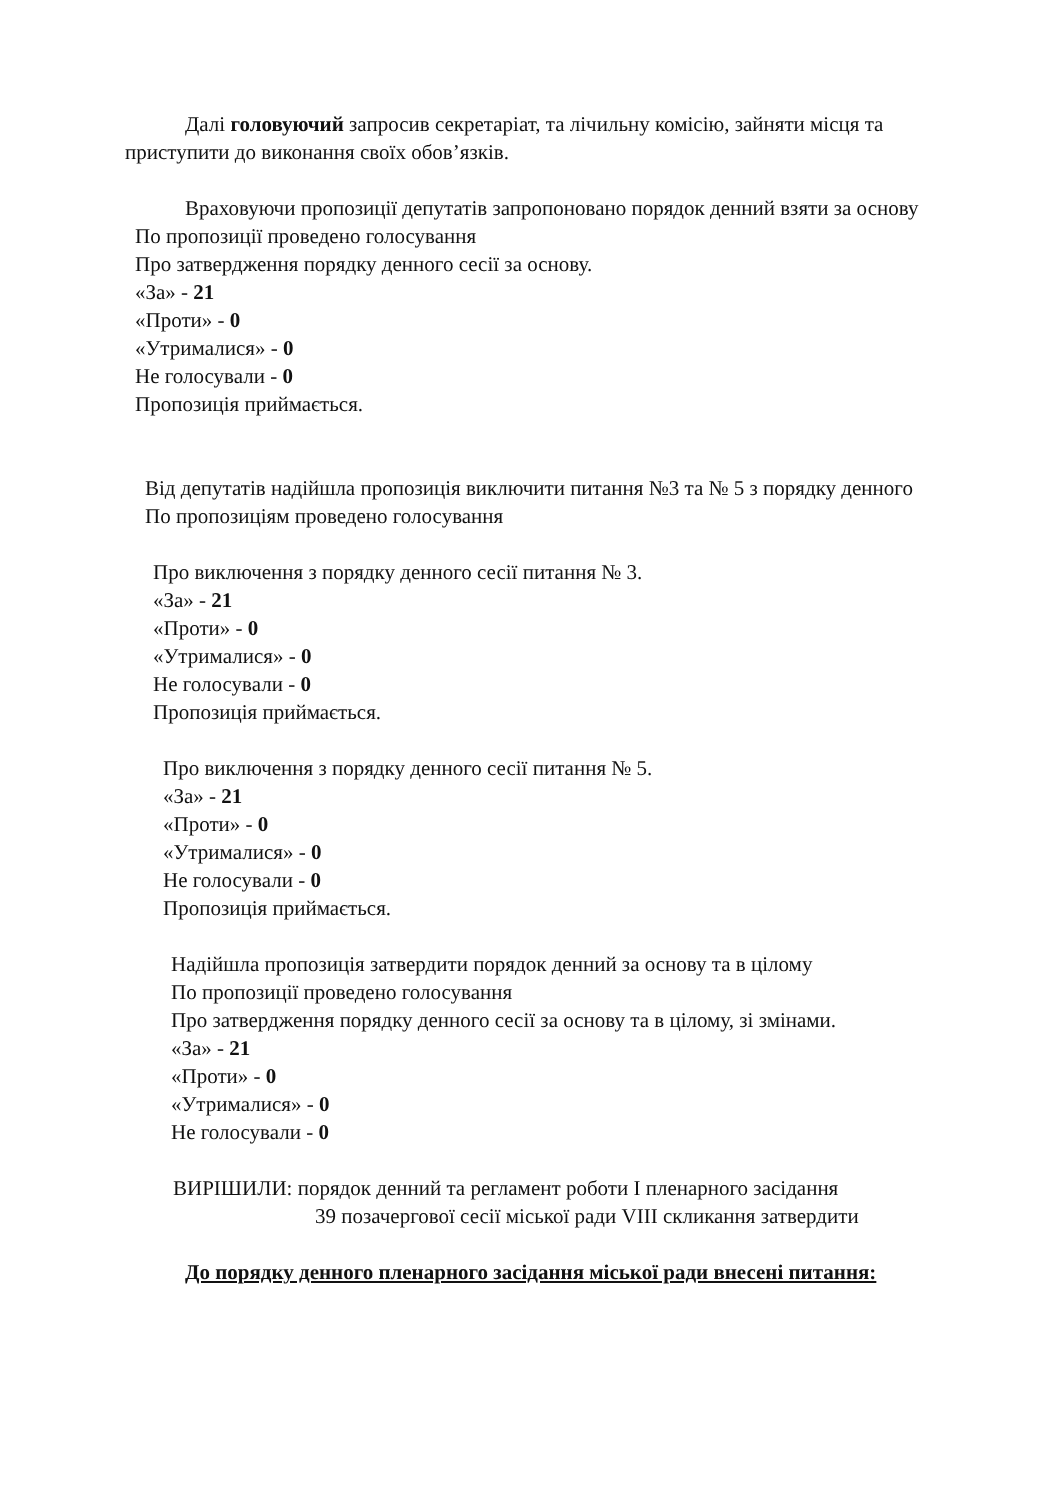Далі головуючий запросив секретаріат, та лічильну комісію, зайняти місця та приступити до виконання своїх обов’язків.
Враховуючи пропозиції депутатів запропоновано порядок денний взяти за основу
По пропозиції проведено голосування
Про затвердження порядку денного сесії за основу.
«За» - 21
«Проти» - 0
«Утрималися» - 0
Не голосували - 0
Пропозиція приймається.
Від депутатів надійшла пропозиція виключити питання №3 та № 5 з порядку денного
По пропозиціям проведено голосування
Про виключення з порядку денного сесії питання № 3.
«За» - 21
«Проти» - 0
«Утрималися» - 0
Не голосували - 0
Пропозиція приймається.
Про виключення з порядку денного сесії питання № 5.
«За» - 21
«Проти» - 0
«Утрималися» - 0
Не голосували - 0
Пропозиція приймається.
Надійшла пропозиція затвердити порядок денний за основу та в цілому
По пропозиції проведено голосування
Про затвердження порядку денного сесії за основу та в цілому, зі змінами.
«За» - 21
«Проти» - 0
«Утрималися» - 0
Не голосували - 0
ВИРІШИЛИ: порядок денний та регламент роботи І пленарного засідання
39 позачергової сесії міської ради VIII скликання затвердити
До порядку денного пленарного засідання міської ради внесені питання: